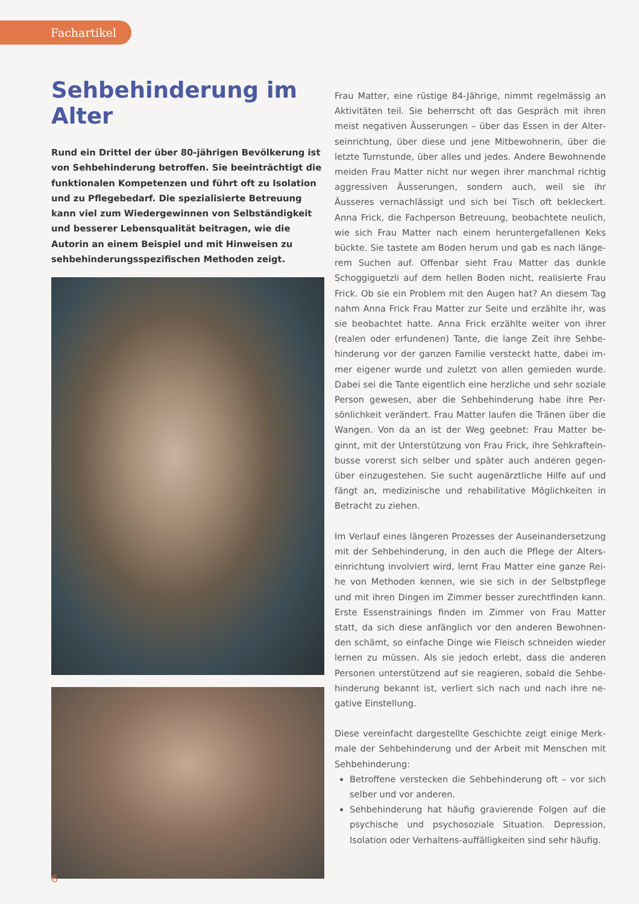Fachartikel
Sehbehinderung im Alter
Rund ein Drittel der über 80-jährigen Bevölkerung ist von Sehbehinderung betroffen. Sie beeinträchtigt die funktionalen Kompetenzen und führt oft zu Isolation und zu Pflegebedarf. Die spezialisierte Betreuung kann viel zum Wiedergewinnen von Selbständigkeit und besserer Lebensqualität beitragen, wie die Autorin an einem Beispiel und mit Hinweisen zu sehbehinderungsspezifischen Methoden zeigt.
Frau Matter, eine rüstige 84-Jährige, nimmt regelmässig an Aktivitäten teil. Sie beherrscht oft das Gespräch mit ihren meist negativen Äusserungen – über das Essen in der Alter­seinrichtung, über diese und jene Mitbewohnerin, über die letzte Turnstunde, über alles und jedes. Andere Bewohnen­de meiden Frau Matter nicht nur wegen ihrer manchmal richtig aggressiven Äusserungen, sondern auch, weil sie ihr Äusseres vernachlässigt und sich bei Tisch oft bekleckert. Anna Frick, die Fachperson Betreuung, beobachtete neulich, wie sich Frau Matter nach einem heruntergefallenen Keks bückte. Sie tastete am Boden herum und gab es nach länge­rem Suchen auf. Offenbar sieht Frau Matter das dunkle Schoggiguetzli auf dem hellen Boden nicht, realisierte Frau Frick. Ob sie ein Problem mit den Augen hat? An diesem Tag nahm Anna Frick Frau Matter zur Seite und erzählte ihr, was sie beobachtet hatte. Anna Frick erzählte weiter von ihrer (realen oder erfundenen) Tante, die lange Zeit ihre Sehbe­hinderung vor der ganzen Familie versteckt hatte, dabei im­mer eigener wurde und zuletzt von allen gemieden wurde. Dabei sei die Tante eigentlich eine herzliche und sehr soziale Person gewesen, aber die Sehbehinderung habe ihre Per­sönlichkeit verändert. Frau Matter laufen die Tränen über die Wangen. Von da an ist der Weg geebnet: Frau Matter be­ginnt, mit der Unterstützung von Frau Frick, ihre Sehkraftein­busse vorerst sich selber und später auch anderen gegen­über einzugestehen. Sie sucht augenärztliche Hilfe auf und fängt an, medizinische und rehabilitative Möglichkeiten in Betracht zu ziehen.
Im Verlauf eines längeren Prozesses der Auseinandersetzung mit der Sehbehinderung, in den auch die Pflege der Alters­einrichtung involviert wird, lernt Frau Matter eine ganze Rei­he von Methoden kennen, wie sie sich in der Selbstpflege und mit ihren Dingen im Zimmer besser zurechtfinden kann. Erste Essenstrainings finden im Zimmer von Frau Matter statt, da sich diese anfänglich vor den anderen Bewohnen­den schämt, so einfache Dinge wie Fleisch schneiden wieder lernen zu müssen. Als sie jedoch erlebt, dass die anderen Personen unterstützend auf sie reagieren, sobald die Sehbe­hinderung bekannt ist, verliert sich nach und nach ihre ne­gative Einstellung.
Diese vereinfacht dargestellte Geschichte zeigt einige Merk­male der Sehbehinderung und der Arbeit mit Menschen mit Sehbehinderung:
Betroffene verstecken die Sehbehinderung oft – vor sich selber und vor anderen.
Sehbehinderung hat häufig gravierende Folgen auf die psychische und psychosoziale Situation. Depression, Isolation oder Verhaltens-auffälligkeiten sind sehr häufig.
6